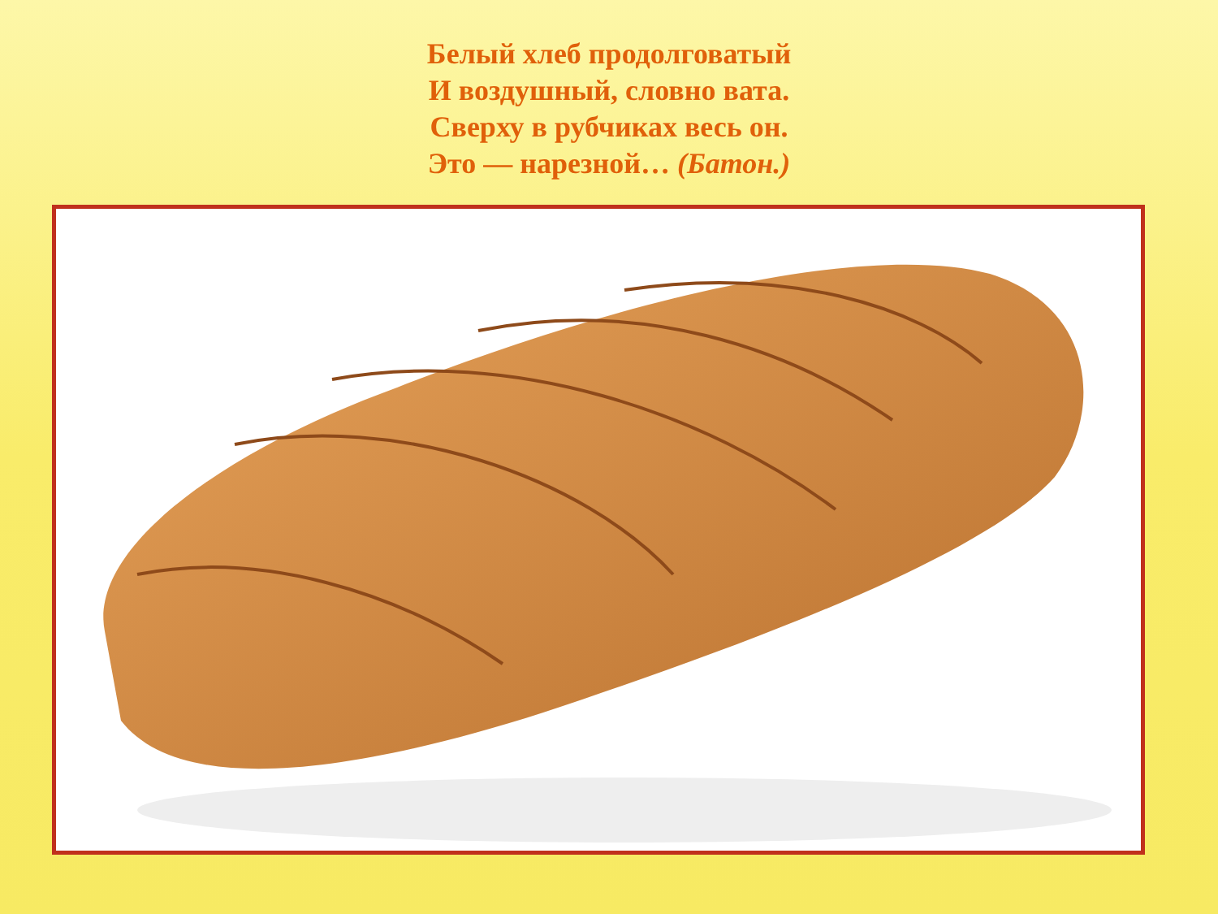Белый хлеб продолговатый
И воздушный, словно вата.
Сверху в рубчиках весь он.
Это — нарезной… (Батон.)